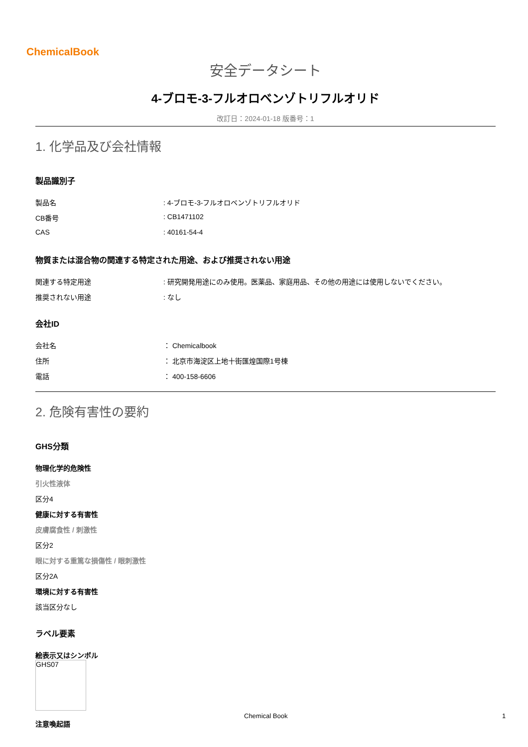ChemicalBook
安全データシート
4-ブロモ-3-フルオロベンゾトリフルオリド
改訂日：2024-01-18 版番号：1
1. 化学品及び会社情報
製品識別子
製品名 : 4-ブロモ-3-フルオロベンゾトリフルオリド
CB番号 : CB1471102
CAS : 40161-54-4
物質または混合物の関連する特定された用途、および推奨されない用途
関連する特定用途 : 研究開発用途にのみ使用。医薬品、家庭用品、その他の用途には使用しないでください。
推奨されない用途 : なし
会社ID
会社名 ： Chemicalbook
住所 ： 北京市海淀区上地十街匯煌国際1号棟
電話 ： 400-158-6606
2. 危険有害性の要約
GHS分類
物理化学的危険性
引火性液体
区分4
健康に対する有害性
皮膚腐食性 / 刺激性
区分2
眼に対する重篤な損傷性 / 眼刺激性
区分2A
環境に対する有害性
該当区分なし
ラベル要素
絵表示又はシンボル
GHS07
注意喚起語
Chemical Book 1